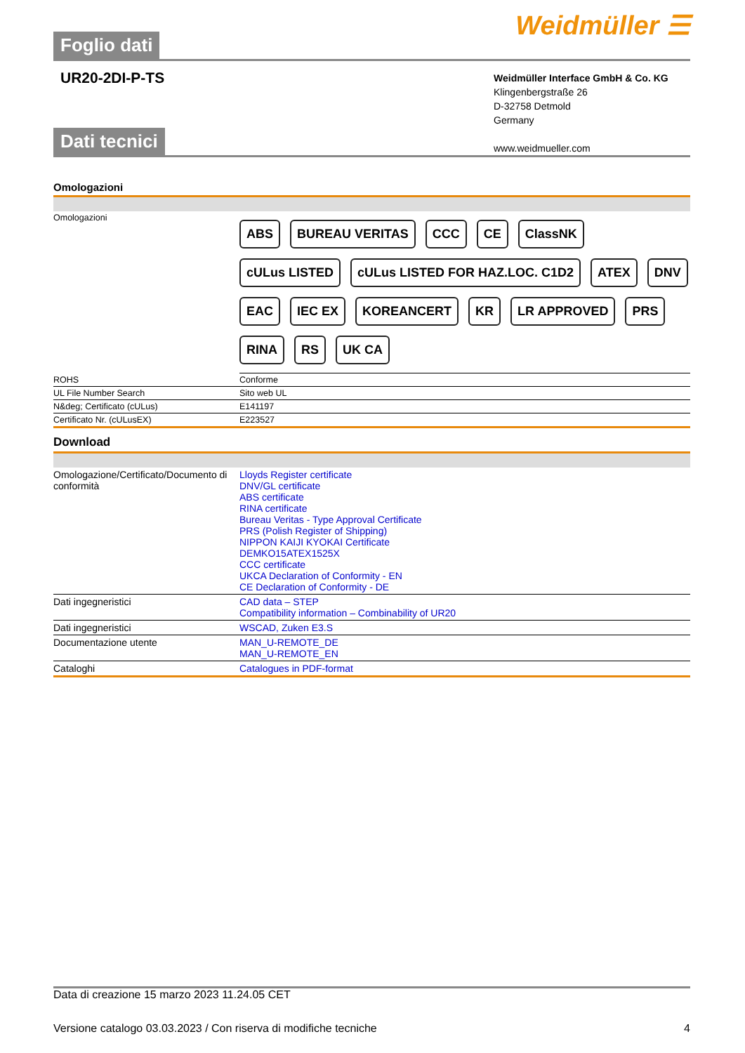Foglio dati
Weidmüller ☰
UR20-2DI-P-TS
Weidmüller Interface GmbH & Co. KG
Klingenbergstraße 26
D-32758 Detmold
Germany
www.weidmueller.com
Dati tecnici
Omologazioni
| Omologazioni | ABS BUREAU VERITAS CCC CE ClassNK cULus LISTED cULus LISTED FOR HAZ.LOC. C1D2 ATEX DNV EAC IEC EX KOREANCERT KR LR APPROVED PRS RINA RS UK CA |
| ROHS | Conforme |
| UL File Number Search | Sito web UL |
| N&deg; Certificato (cULus) | E141197 |
| Certificato Nr. (cULusEX) | E223527 |
Download
| Omologazione/Certificato/Documento di conformità | Lloyds Register certificate DNV/GL certificate ABS certificate RINA certificate Bureau Veritas - Type Approval Certificate PRS (Polish Register of Shipping) NIPPON KAIJI KYOKAI Certificate DEMKO15ATEX1525X CCC certificate UKCA Declaration of Conformity - EN CE Declaration of Conformity - DE |
| Dati ingegneristici | CAD data – STEP Compatibility information – Combinability of UR20 |
| Dati ingegneristici | WSCAD, Zuken E3.S |
| Documentazione utente | MAN_U-REMOTE_DE MAN_U-REMOTE_EN |
| Cataloghi | Catalogues in PDF-format |
Data di creazione 15 marzo 2023 11.24.05 CET
Versione catalogo 03.03.2023 / Con riserva di modifiche tecniche 4